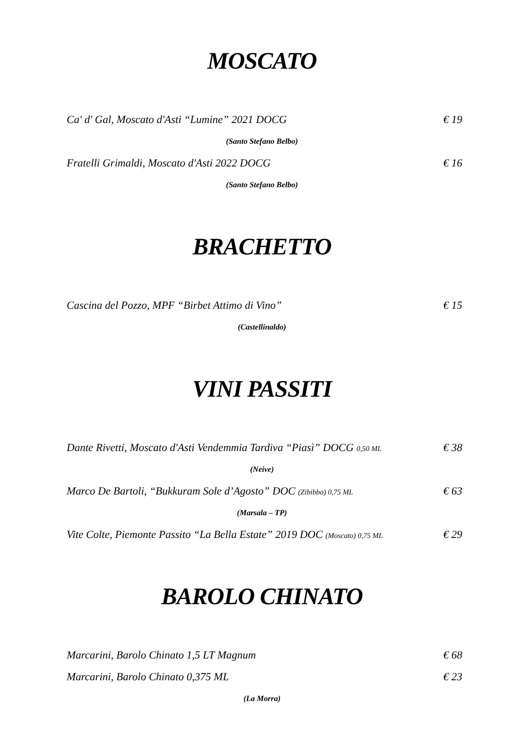MOSCATO
Ca' d' Gal, Moscato d'Asti “Lumine” 2021 DOCG € 19
(Santo Stefano Belbo)
Fratelli Grimaldi, Moscato d'Asti 2022 DOCG € 16
(Santo Stefano Belbo)
BRACHETTO
Cascina del Pozzo, MPF “Birbet Attimo di Vino” € 15
(Castellinaldo)
VINI PASSITI
Dante Rivetti, Moscato d'Asti Vendemmia Tardiva “Piasì” DOCG 0,50 ML € 38
(Neive)
Marco De Bartoli, “Bukkuram Sole d’Agosto” DOC (Zibibbo) 0,75 ML € 63
(Marsala – TP)
Vite Colte, Piemonte Passito “La Bella Estate” 2019 DOC (Moscato) 0,75 ML € 29
BAROLO CHINATO
Marcarini, Barolo Chinato 1,5 LT Magnum € 68
Marcarini, Barolo Chinato 0,375 ML € 23
(La Morra)